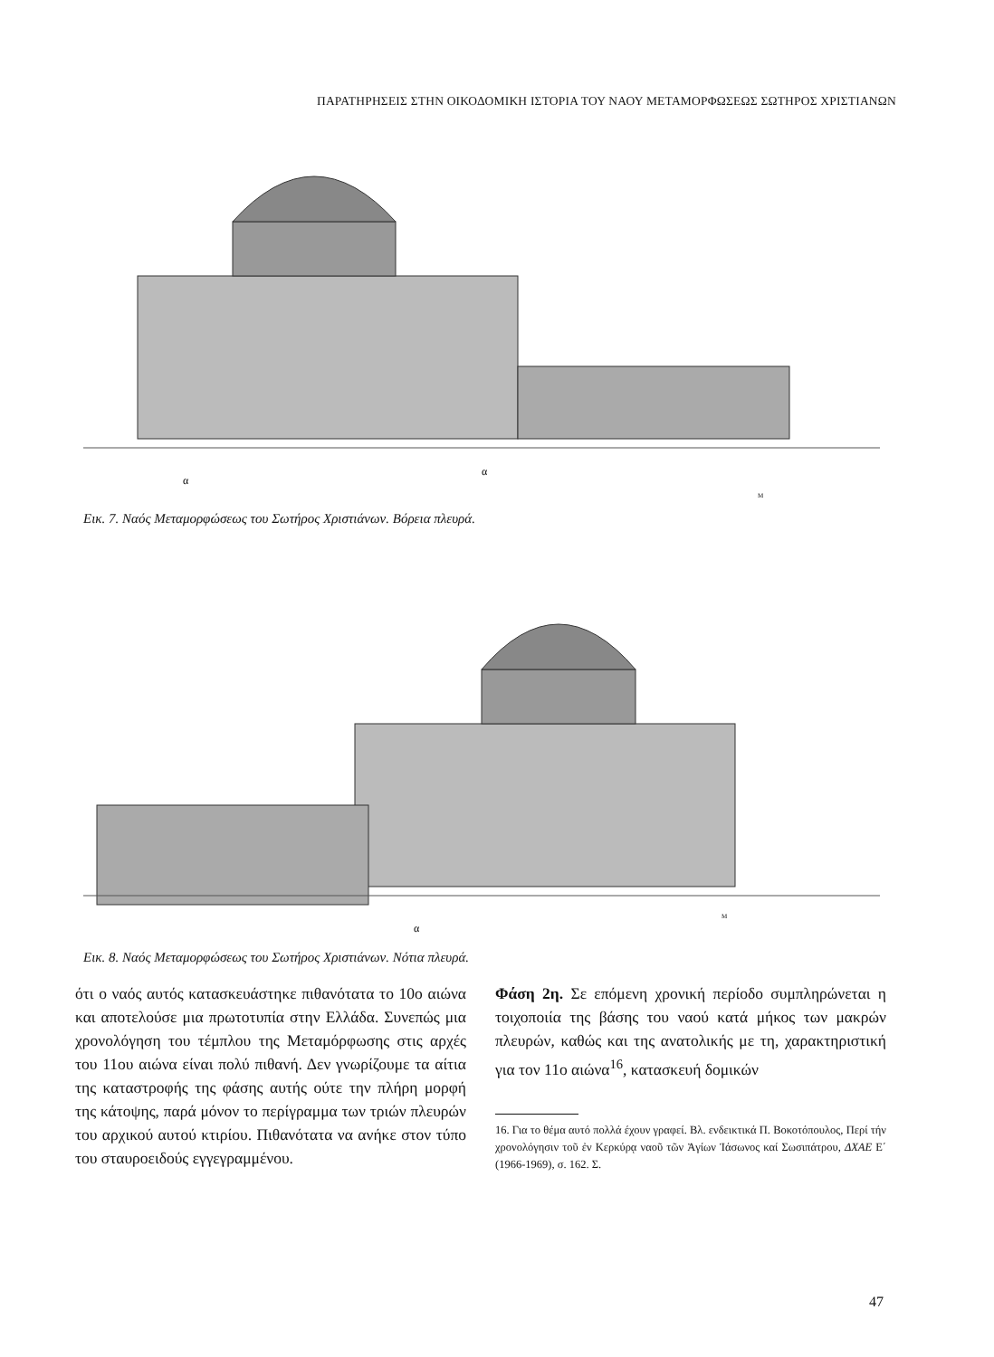ΠΑΡΑΤΗΡΗΣΕΙΣ ΣΤΗΝ ΟΙΚΟΔΟΜΙΚΗ ΙΣΤΟΡΙΑ ΤΟΥ ΝΑΟΥ ΜΕΤΑΜΟΡΦΩΣΕΩΣ ΣΩΤΗΡΟΣ ΧΡΙΣΤΙΑΝΩΝ
α
α
M
Εικ. 7. Ναός Μεταμορφώσεως του Σωτήρος Χριστιάνων. Βόρεια πλευρά.
α
M
Εικ. 8. Ναός Μεταμορφώσεως του Σωτήρος Χριστιάνων. Νότια πλευρά.
ότι ο ναός αυτός κατασκευάστηκε πιθανότατα το 10ο αιώνα και αποτελούσε μια πρωτοτυπία στην Ελλάδα. Συνεπώς μια χρονολόγηση του τέμπλου της Μεταμόρφωσης στις αρχές του 11ου αιώνα είναι πολύ πιθανή. Δεν γνωρίζουμε τα αίτια της καταστροφής της φάσης αυτής ούτε την πλήρη μορφή της κάτοψης, παρά μόνον το περίγραμμα των τριών πλευρών του αρχικού αυτού κτιρίου. Πιθανότατα να ανήκε στον τύπο του σταυροειδούς εγγεγραμμένου.
Φάση 2η. Σε επόμενη χρονική περίοδο συμπληρώνεται η τοιχοποιία της βάσης του ναού κατά μήκος των μακρών πλευρών, καθώς και της ανατολικής με τη, χαρακτηριστική για τον 11ο αιώνα<sup>16</sup>, κατασκευή δομικών
16. Για το θέμα αυτό πολλά έχουν γραφεί. Βλ. ενδεικτικά Π. Βοκοτόπουλος, Περί τήν χρονολόγησιν τοῦ ἐν Κερκύρᾳ ναοῦ τῶν Ἁγίων Ἰάσωνος καί Σωσιπάτρου, ΔΧΑΕ Ε΄ (1966-1969), σ. 162. Σ.
47